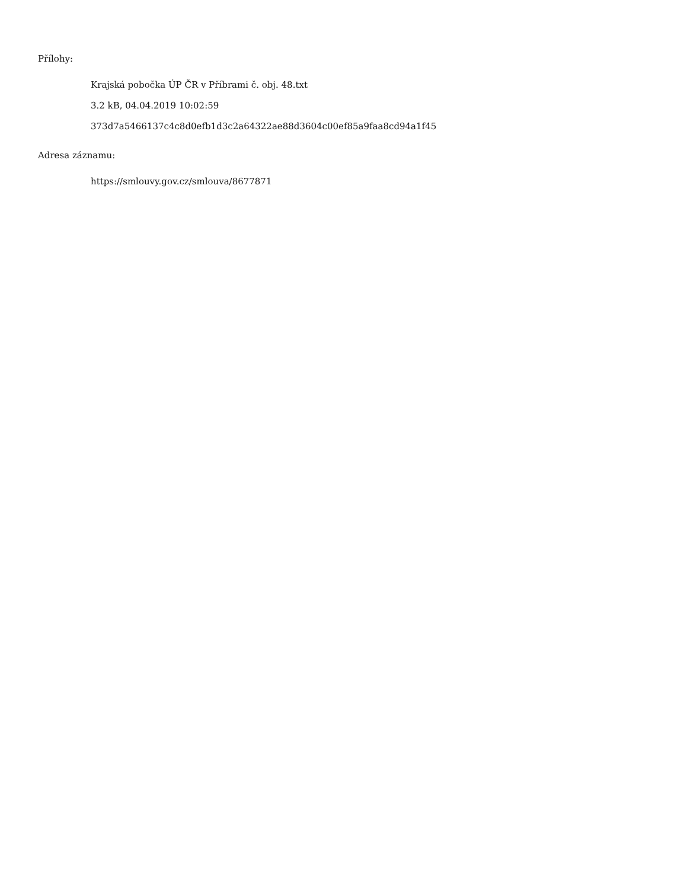Přílohy:
Krajská pobočka ÚP ČR v Příbrami č. obj. 48.txt
3.2 kB, 04.04.2019 10:02:59
373d7a5466137c4c8d0efb1d3c2a64322ae88d3604c00ef85a9faa8cd94a1f45
Adresa záznamu:
https://smlouvy.gov.cz/smlouva/8677871